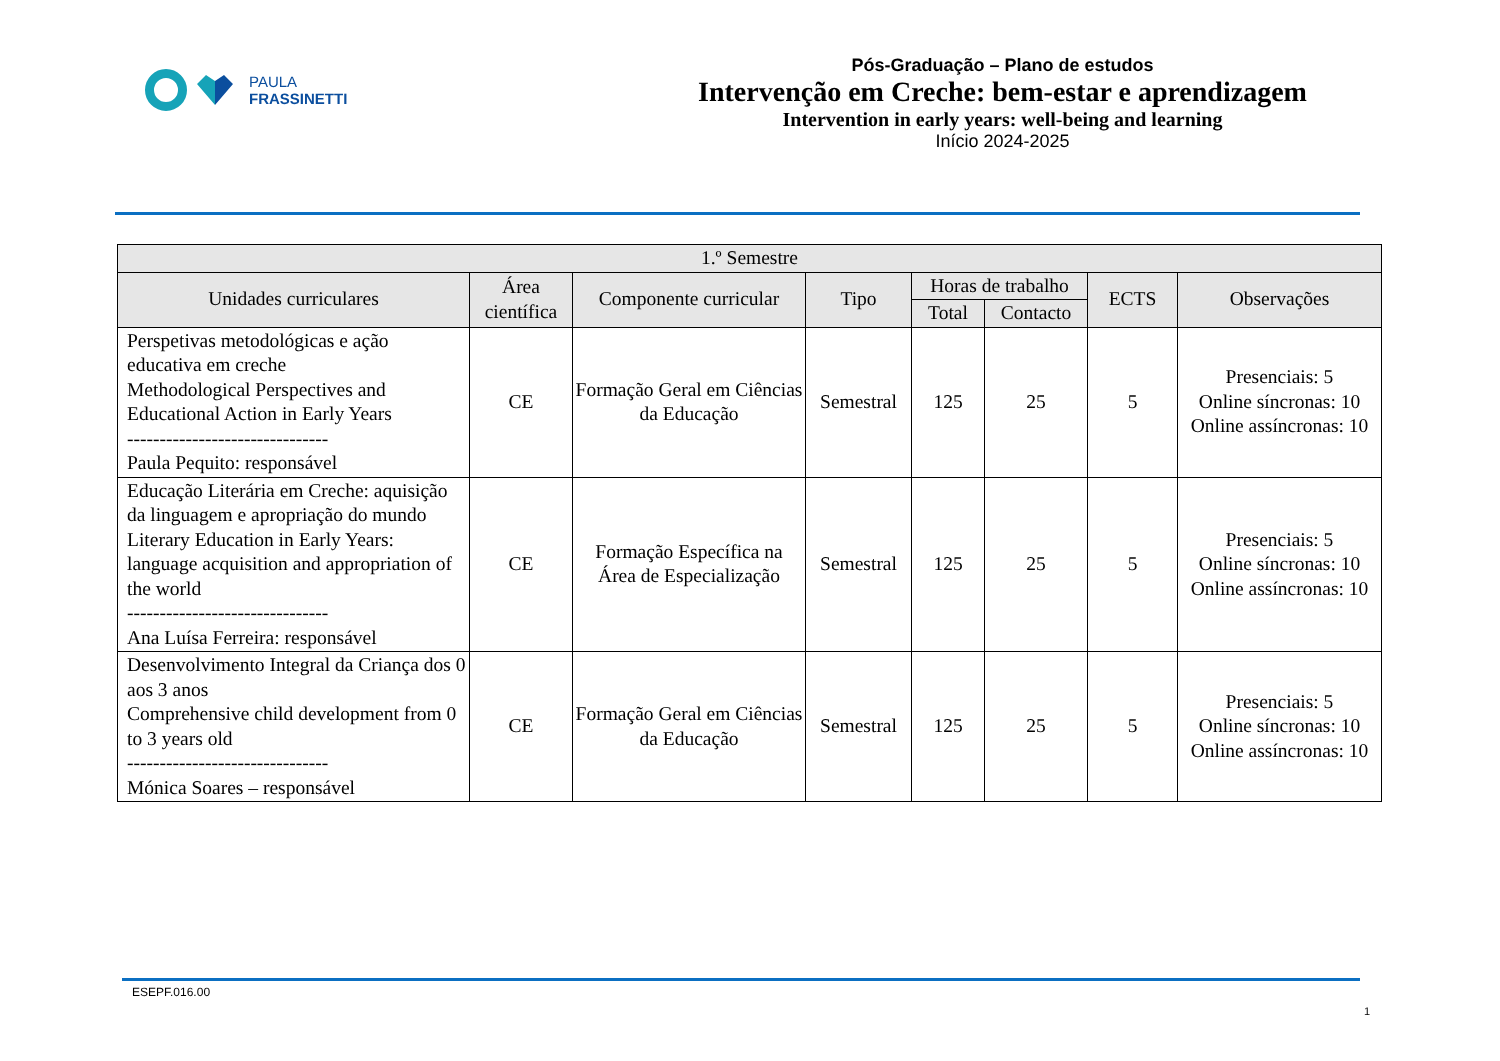PAULA
FRASSINETTI
Pós-Graduação – Plano de estudos
Intervenção em Creche: bem-estar e aprendizagem
Intervention in early years: well-being and learning
Início 2024-2025
| 1.º Semestre | | | | | | | |
| --- | --- | --- | --- | --- | --- | --- | --- |
| Unidades curriculares | Área científica | Componente curricular | Tipo | Horas de trabalho | | ECTS | Observações |
| | | | | Total | Contacto | | |
| Perspetivas metodológicas e ação educativa em creche Methodological Perspectives and Educational Action in Early Years ------------------------------- Paula Pequito: responsável | CE | Formação Geral em Ciências da Educação | Semestral | 125 | 25 | 5 | Presenciais: 5 Online síncronas: 10 Online assíncronas: 10 |
| Educação Literária em Creche: aquisição da linguagem e apropriação do mundo Literary Education in Early Years: language acquisition and appropriation of the world ------------------------------- Ana Luísa Ferreira: responsável | CE | Formação Específica na Área de Especialização | Semestral | 125 | 25 | 5 | Presenciais: 5 Online síncronas: 10 Online assíncronas: 10 |
| Desenvolvimento Integral da Criança dos 0 aos 3 anos Comprehensive child development from 0 to 3 years old ------------------------------- Mónica Soares – responsável | CE | Formação Geral em Ciências da Educação | Semestral | 125 | 25 | 5 | Presenciais: 5 Online síncronas: 10 Online assíncronas: 10 |
ESEPF.016.00
1